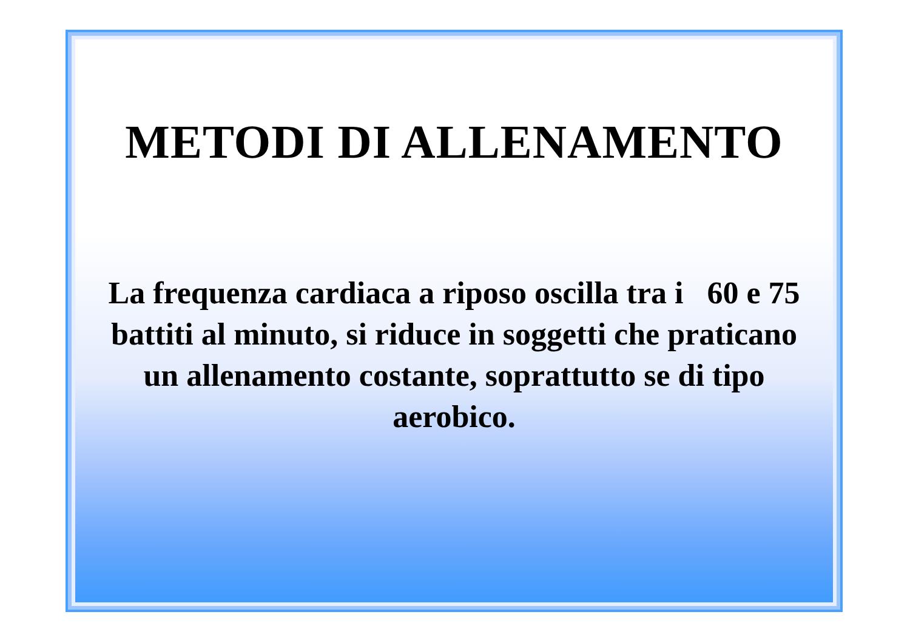METODI DI ALLENAMENTO
La frequenza cardiaca a riposo oscilla tra i 60 e 75 battiti al minuto, si riduce in soggetti che praticano un allenamento costante, soprattutto se di tipo aerobico.